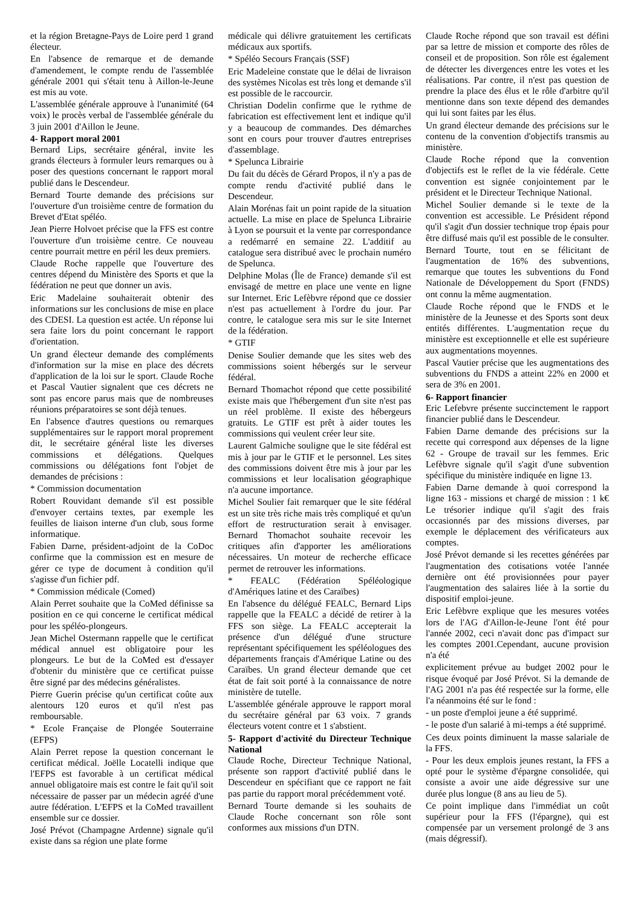et la région Bretagne-Pays de Loire perd 1 grand électeur.
En l'absence de remarque et de demande d'amendement, le compte rendu de l'assemblée générale 2001 qui s'était tenu à Aillon-le-Jeune est mis au vote.
L'assemblée générale approuve à l'unanimité (64 voix) le procès verbal de l'assemblée générale du 3 juin 2001 d'Aillon le Jeune.
4- Rapport moral 2001
Bernard Lips, secrétaire général, invite les grands électeurs à formuler leurs remarques ou à poser des questions concernant le rapport moral publié dans le Descendeur.
Bernard Tourte demande des précisions sur l'ouverture d'un troisième centre de formation du Brevet d'Etat spéléo.
Jean Pierre Holvoet précise que la FFS est contre l'ouverture d'un troisième centre. Ce nouveau centre pourrait mettre en péril les deux premiers.
Claude Roche rappelle que l'ouverture des centres dépend du Ministère des Sports et que la fédération ne peut que donner un avis.
Eric Madelaine souhaiterait obtenir des informations sur les conclusions de mise en place des CDESI. La question est actée. Un réponse lui sera faite lors du point concernant le rapport d'orientation.
Un grand électeur demande des compléments d'information sur la mise en place des décrets d'application de la loi sur le sport. Claude Roche et Pascal Vautier signalent que ces décrets ne sont pas encore parus mais que de nombreuses réunions préparatoires se sont déjà tenues.
En l'absence d'autres questions ou remarques supplémentaires sur le rapport moral proprement dit, le secrétaire général liste les diverses commissions et délégations. Quelques commissions ou délégations font l'objet de demandes de précisions :
* Commission documentation
Robert Rouvidant demande s'il est possible d'envoyer certains textes, par exemple les feuilles de liaison interne d'un club, sous forme informatique.
Fabien Darne, président-adjoint de la CoDoc confirme que la commission est en mesure de gérer ce type de document à condition qu'il s'agisse d'un fichier pdf.
* Commission médicale (Comed)
Alain Perret souhaite que la CoMed définisse sa position en ce qui concerne le certificat médical pour les spéléo-plongeurs.
Jean Michel Ostermann rappelle que le certificat médical annuel est obligatoire pour les plongeurs. Le but de la CoMed est d'essayer d'obtenir du ministère que ce certificat puisse être signé par des médecins généralistes.
Pierre Guerin précise qu'un certificat coûte aux alentours 120 euros et qu'il n'est pas remboursable.
* Ecole Française de Plongée Souterraine (EFPS)
Alain Perret repose la question concernant le certificat médical. Joëlle Locatelli indique que l'EFPS est favorable à un certificat médical annuel obligatoire mais est contre le fait qu'il soit nécessaire de passer par un médecin agréé d'une autre fédération. L'EFPS et la CoMed travaillent ensemble sur ce dossier.
José Prévot (Champagne Ardenne) signale qu'il existe dans sa région une plate forme
médicale qui délivre gratuitement les certificats médicaux aux sportifs.
* Spéléo Secours Français (SSF)
Eric Madeleine constate que le délai de livraison des systèmes Nicolas est très long et demande s'il est possible de le raccourcir.
Christian Dodelin confirme que le rythme de fabrication est effectivement lent et indique qu'il y a beaucoup de commandes. Des démarches sont en cours pour trouver d'autres entreprises d'assemblage.
* Spelunca Librairie
Du fait du décès de Gérard Propos, il n'y a pas de compte rendu d'activité publié dans le Descendeur.
Alain Morénas fait un point rapide de la situation actuelle. La mise en place de Spelunca Librairie à Lyon se poursuit et la vente par correspondance a redémarré en semaine 22. L'additif au catalogue sera distribué avec le prochain numéro de Spelunca.
Delphine Molas (Île de France) demande s'il est envisagé de mettre en place une vente en ligne sur Internet. Eric Lefèbvre répond que ce dossier n'est pas actuellement à l'ordre du jour. Par contre, le catalogue sera mis sur le site Internet de la fédération.
* GTIF
Denise Soulier demande que les sites web des commissions soient hébergés sur le serveur fédéral.
Bernard Thomachot répond que cette possibilité existe mais que l'hébergement d'un site n'est pas un réel problème. Il existe des hébergeurs gratuits. Le GTIF est prêt à aider toutes les commissions qui veulent créer leur site.
Laurent Galmiche souligne que le site fédéral est mis à jour par le GTIF et le personnel. Les sites des commissions doivent être mis à jour par les commissions et leur localisation géographique n'a aucune importance.
Michel Soulier fait remarquer que le site fédéral est un site très riche mais très compliqué et qu'un effort de restructuration serait à envisager. Bernard Thomachot souhaite recevoir les critiques afin d'apporter les améliorations nécessaires. Un moteur de recherche efficace permet de retrouver les informations.
* FEALC (Fédération Spéléologique d'Amériques latine et des Caraïbes)
En l'absence du délégué FEALC, Bernard Lips rappelle que la FEALC a décidé de retirer à la FFS son siège. La FEALC accepterait la présence d'un délégué d'une structure représentant spécifiquement les spéléologues des départements français d'Amérique Latine ou des Caraïbes. Un grand électeur demande que cet état de fait soit porté à la connaissance de notre ministère de tutelle.
L'assemblée générale approuve le rapport moral du secrétaire général par 63 voix. 7 grands électeurs votent contre et 1 s'abstient.
5- Rapport d'activité du Directeur Technique National
Claude Roche, Directeur Technique National, présente son rapport d'activité publié dans le Descendeur en spécifiant que ce rapport ne fait pas partie du rapport moral précédemment voté.
Bernard Tourte demande si les souhaits de Claude Roche concernant son rôle sont conformes aux missions d'un DTN.
Claude Roche répond que son travail est défini par sa lettre de mission et comporte des rôles de conseil et de proposition. Son rôle est également de détecter les divergences entre les votes et les réalisations. Par contre, il n'est pas question de prendre la place des élus et le rôle d'arbitre qu'il mentionne dans son texte dépend des demandes qui lui sont faites par les élus.
Un grand électeur demande des précisions sur le contenu de la convention d'objectifs transmis au ministère.
Claude Roche répond que la convention d'objectifs est le reflet de la vie fédérale. Cette convention est signée conjointement par le président et le Directeur Technique National.
Michel Soulier demande si le texte de la convention est accessible. Le Président répond qu'il s'agit d'un dossier technique trop épais pour être diffusé mais qu'il est possible de le consulter.
Bernard Tourte, tout en se félicitant de l'augmentation de 16% des subventions, remarque que toutes les subventions du Fond Nationale de Développement du Sport (FNDS) ont connu la même augmentation.
Claude Roche répond que le FNDS et le ministère de la Jeunesse et des Sports sont deux entités différentes. L'augmentation reçue du ministère est exceptionnelle et elle est supérieure aux augmentations moyennes.
Pascal Vautier précise que les augmentations des subventions du FNDS a atteint 22% en 2000 et sera de 3% en 2001.
6- Rapport financier
Eric Lefebvre présente succinctement le rapport financier publié dans le Descendeur.
Fabien Darne demande des précisions sur la recette qui correspond aux dépenses de la ligne 62 - Groupe de travail sur les femmes. Eric Lefèbvre signale qu'il s'agit d'une subvention spécifique du ministère indiquée en ligne 13.
Fabien Darne demande à quoi correspond la ligne 163 - missions et chargé de mission : 1 k€ Le trésorier indique qu'il s'agit des frais occasionnés par des missions diverses, par exemple le déplacement des vérificateurs aux comptes.
José Prévot demande si les recettes générées par l'augmentation des cotisations votée l'année dernière ont été provisionnées pour payer l'augmentation des salaires liée à la sortie du dispositif emploi-jeune.
Eric Lefèbvre explique que les mesures votées lors de l'AG d'Aillon-le-Jeune l'ont été pour l'année 2002, ceci n'avait donc pas d'impact sur les comptes 2001.Cependant, aucune provision n'a été
explicitement prévue au budget 2002 pour le risque évoqué par José Prévot. Si la demande de l'AG 2001 n'a pas été respectée sur la forme, elle l'a néanmoins été sur le fond :
- un poste d'emploi jeune a été supprimé.
- le poste d'un salarié à mi-temps a été supprimé.
Ces deux points diminuent la masse salariale de la FFS.
- Pour les deux emplois jeunes restant, la FFS a opté pour le système d'épargne consolidée, qui consiste a avoir une aide dégressive sur une durée plus longue (8 ans au lieu de 5).
Ce point implique dans l'immédiat un coût supérieur pour la FFS (l'épargne), qui est compensée par un versement prolongé de 3 ans (mais dégressif).